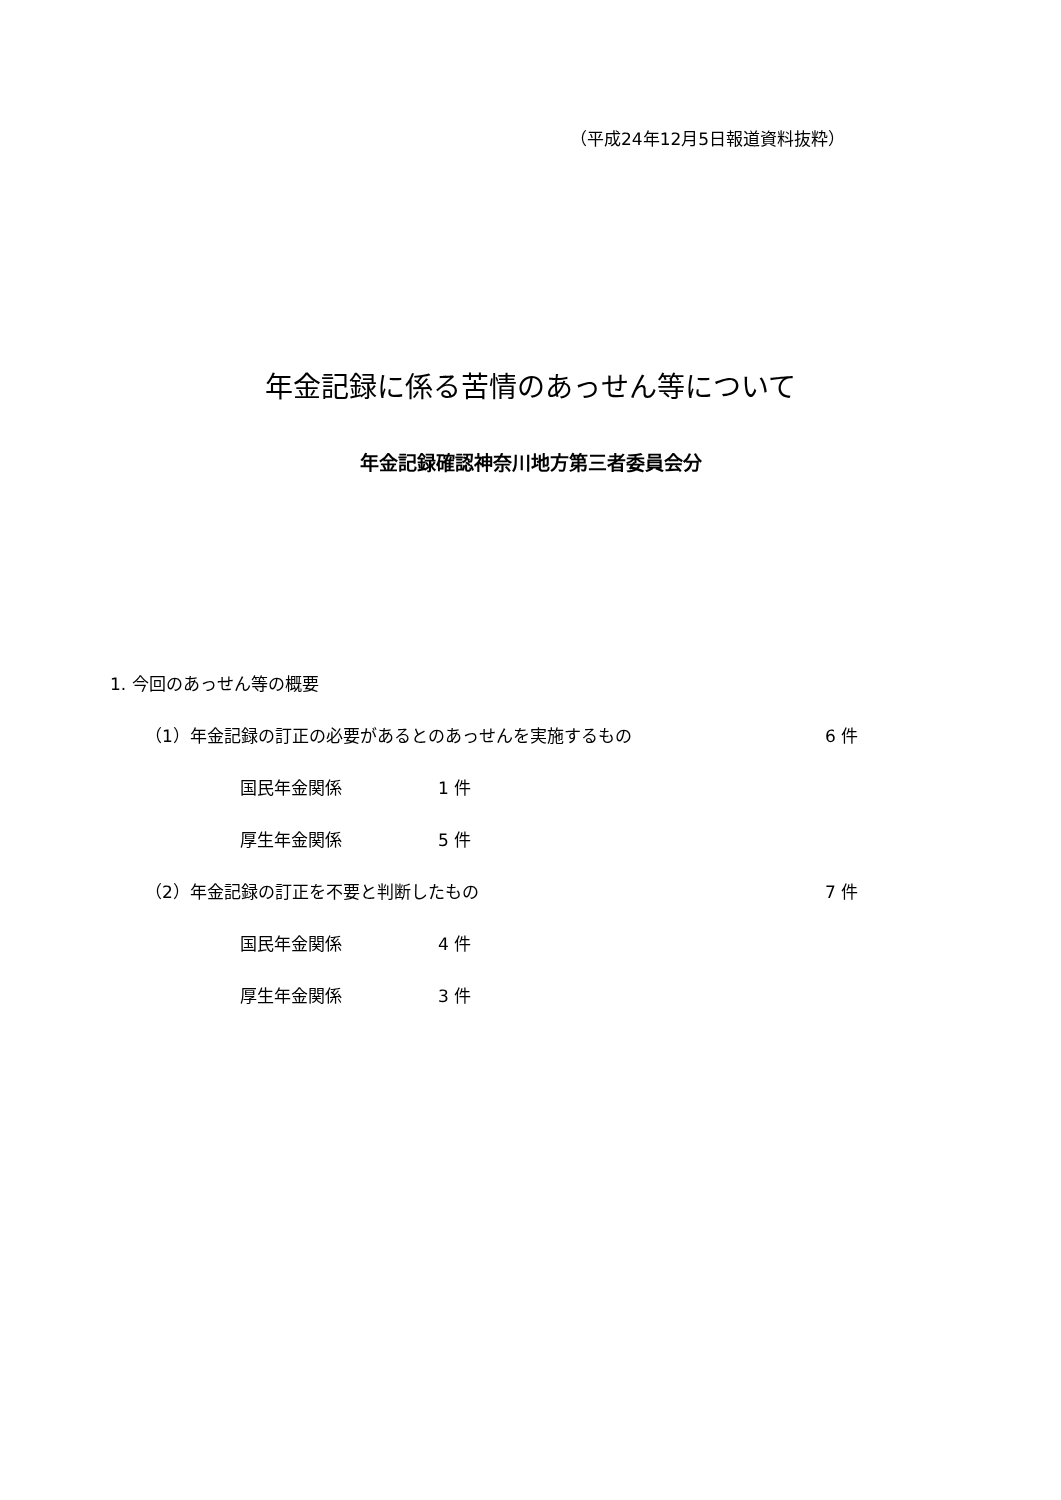（平成24年12月5日報道資料抜粋）
年金記録に係る苦情のあっせん等について
年金記録確認神奈川地方第三者委員会分
1. 今回のあっせん等の概要
（1）年金記録の訂正の必要があるとのあっせんを実施するもの 6 件
国民年金関係 1 件
厚生年金関係 5 件
（2）年金記録の訂正を不要と判断したもの 7 件
国民年金関係 4 件
厚生年金関係 3 件